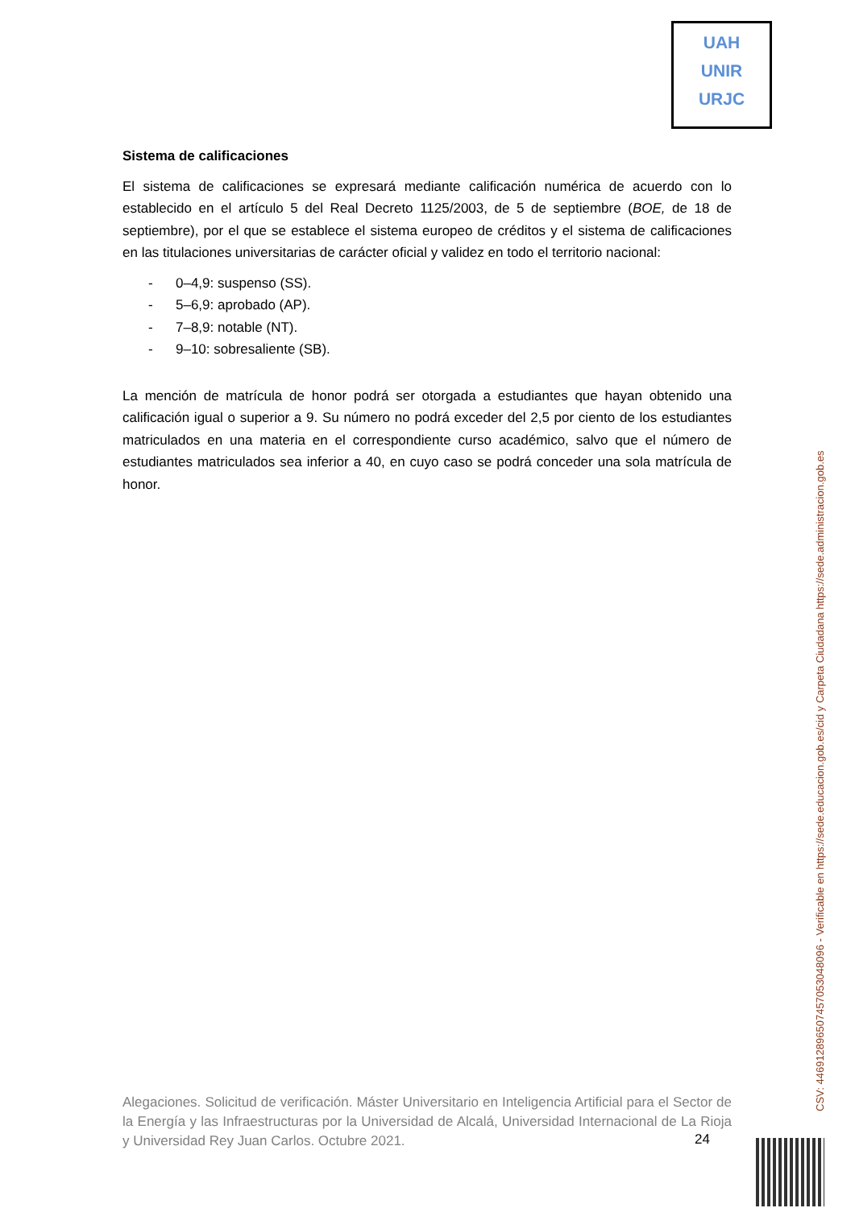UAH
UNIR
URJC
Sistema de calificaciones
El sistema de calificaciones se expresará mediante calificación numérica de acuerdo con lo establecido en el artículo 5 del Real Decreto 1125/2003, de 5 de septiembre (BOE, de 18 de septiembre), por el que se establece el sistema europeo de créditos y el sistema de calificaciones en las titulaciones universitarias de carácter oficial y validez en todo el territorio nacional:
- 0–4,9: suspenso (SS).
- 5–6,9: aprobado (AP).
- 7–8,9: notable (NT).
- 9–10: sobresaliente (SB).
La mención de matrícula de honor podrá ser otorgada a estudiantes que hayan obtenido una calificación igual o superior a 9. Su número no podrá exceder del 2,5 por ciento de los estudiantes matriculados en una materia en el correspondiente curso académico, salvo que el número de estudiantes matriculados sea inferior a 40, en cuyo caso se podrá conceder una sola matrícula de honor.
Alegaciones. Solicitud de verificación. Máster Universitario en Inteligencia Artificial para el Sector de la Energía y las Infraestructuras por la Universidad de Alcalá, Universidad Internacional de La Rioja y Universidad Rey Juan Carlos. Octubre 2021.
24
CSV: 446912896507457053048096 - Verificable en https://sede.educacion.gob.es/cid y Carpeta Ciudadana https://sede.administracion.gob.es